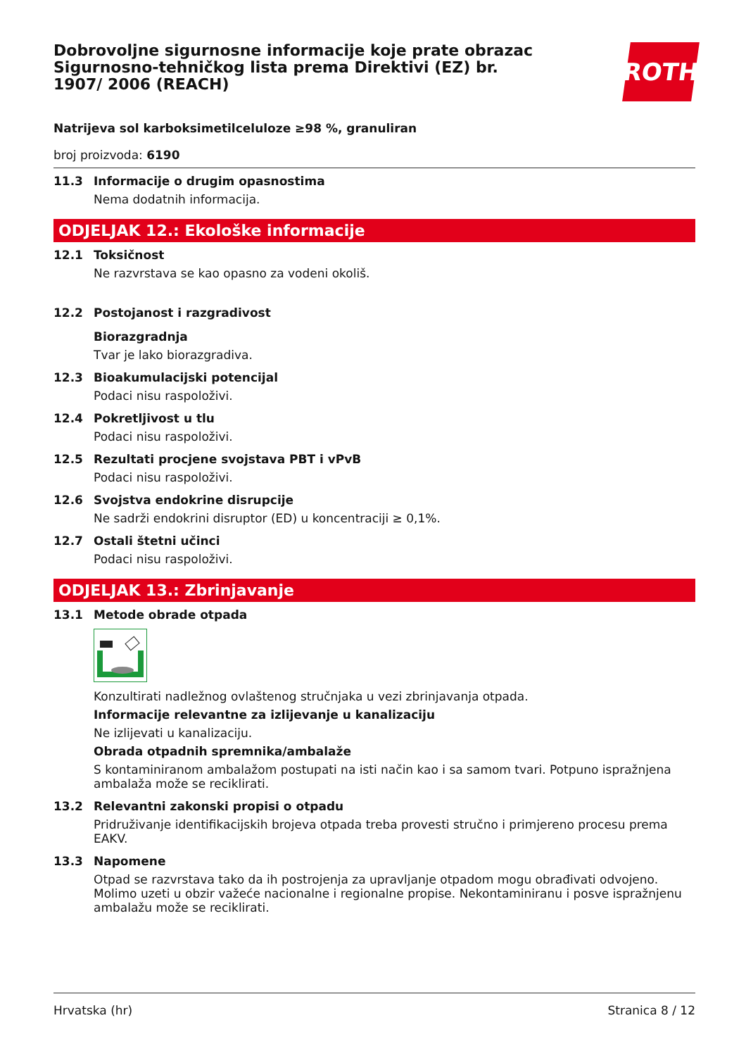Dobrovoljne sigurnosne informacije koje prate obrazac Sigurnosno-tehničkog lista prema Direktivi (EZ) br. 1907/ 2006 (REACH)
ROTH
Natrijeva sol karboksimetilceluloze ≥98 %, granuliran
broj proizvoda: 6190
11.3 Informacije o drugim opasnostima
Nema dodatnih informacija.
ODJELJAK 12.: Ekološke informacije
12.1 Toksičnost
Ne razvrstava se kao opasno za vodeni okoliš.
12.2 Postojanost i razgradivost
Biorazgradnja
Tvar je lako biorazgradiva.
12.3 Bioakumulacijski potencijal
Podaci nisu raspoloživi.
12.4 Pokretljivost u tlu
Podaci nisu raspoloživi.
12.5 Rezultati procjene svojstava PBT i vPvB
Podaci nisu raspoloživi.
12.6 Svojstva endokrine disrupcije
Ne sadrži endokrini disruptor (ED) u koncentraciji ≥ 0,1%.
12.7 Ostali štetni učinci
Podaci nisu raspoloživi.
ODJELJAK 13.: Zbrinjavanje
13.1 Metode obrade otpada
Konzultirati nadležnog ovlaštenog stručnjaka u vezi zbrinjavanja otpada.
Informacije relevantne za izlijevanje u kanalizaciju
Ne izlijevati u kanalizaciju.
Obrada otpadnih spremnika/ambalaže
S kontaminiranom ambalažom postupati na isti način kao i sa samom tvari. Potpuno ispražnjena ambalaža može se reciklirati.
13.2 Relevantni zakonski propisi o otpadu
Pridruživanje identifikacijskih brojeva otpada treba provesti stručno i primjereno procesu prema EAKV.
13.3 Napomene
Otpad se razvrstava tako da ih postrojenja za upravljanje otpadom mogu obrađivati odvojeno. Molimo uzeti u obzir važeće nacionalne i regionalne propise. Nekontaminiranu i posve ispražnjenu ambalažu može se reciklirati.
Hrvatska (hr) Stranica 8 / 12